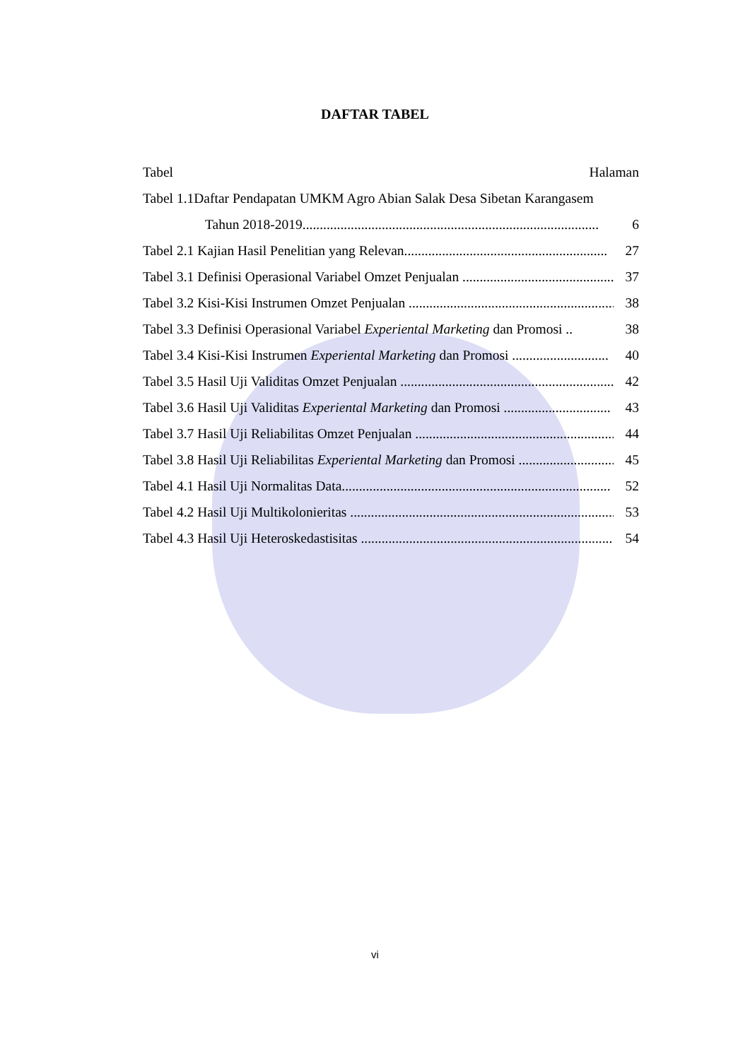DAFTAR TABEL
Tabel Halaman
Tabel 1.1Daftar Pendapatan UMKM Agro Abian Salak Desa Sibetan Karangasem
Tahun 2018-2019...................................................................................... 6
Tabel 2.1 Kajian Hasil Penelitian yang Relevan........................................................... 27
Tabel 3.1 Definisi Operasional Variabel Omzet Penjualan ............................................ 37
Tabel 3.2 Kisi-Kisi Instrumen Omzet Penjualan ............................................................ 38
Tabel 3.3 Definisi Operasional Variabel Experiental Marketing dan Promosi .. 38
Tabel 3.4 Kisi-Kisi Instrumen Experiental Marketing dan Promosi ............................ 40
Tabel 3.5 Hasil Uji Validitas Omzet Penjualan ............................................................... 42
Tabel 3.6 Hasil Uji Validitas Experiental Marketing dan Promosi ............................... 43
Tabel 3.7 Hasil Uji Reliabilitas Omzet Penjualan .......................................................... 44
Tabel 3.8 Hasil Uji Reliabilitas Experiental Marketing dan Promosi ............................ 45
Tabel 4.1 Hasil Uji Normalitas Data.............................................................................. 52
Tabel 4.2 Hasil Uji Multikolonieritas ............................................................................. 53
Tabel 4.3 Hasil Uji Heteroskedastisitas ......................................................................... 54
vi